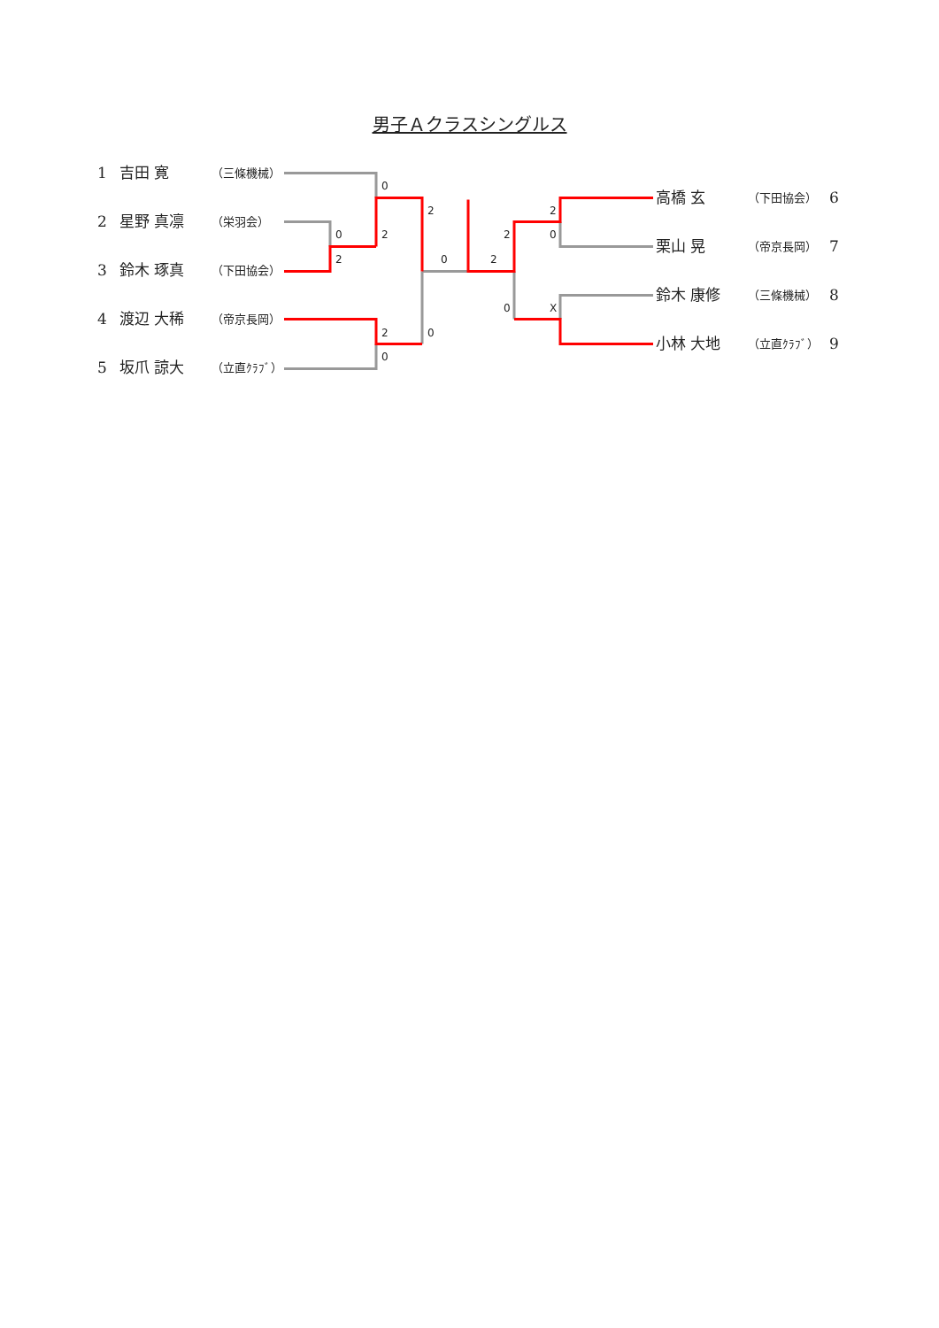男子Ａクラスシングルス
1 吉田 寛 （三條機械）
2 星野 真凛 （栄羽会）
3 鈴木 琢真 （下田協会）
4 渡辺 大稀 （帝京長岡）
5 坂爪 諒大 （立直ｸﾗﾌﾞ）
0
2
0
2
2
0
2
2
2
0
0
X
2
0
0
高橋 玄 （下田協会） 6
栗山 晃 （帝京長岡） 7
鈴木 康修 （三條機械） 8
小林 大地 （立直ｸﾗﾌﾞ） 9